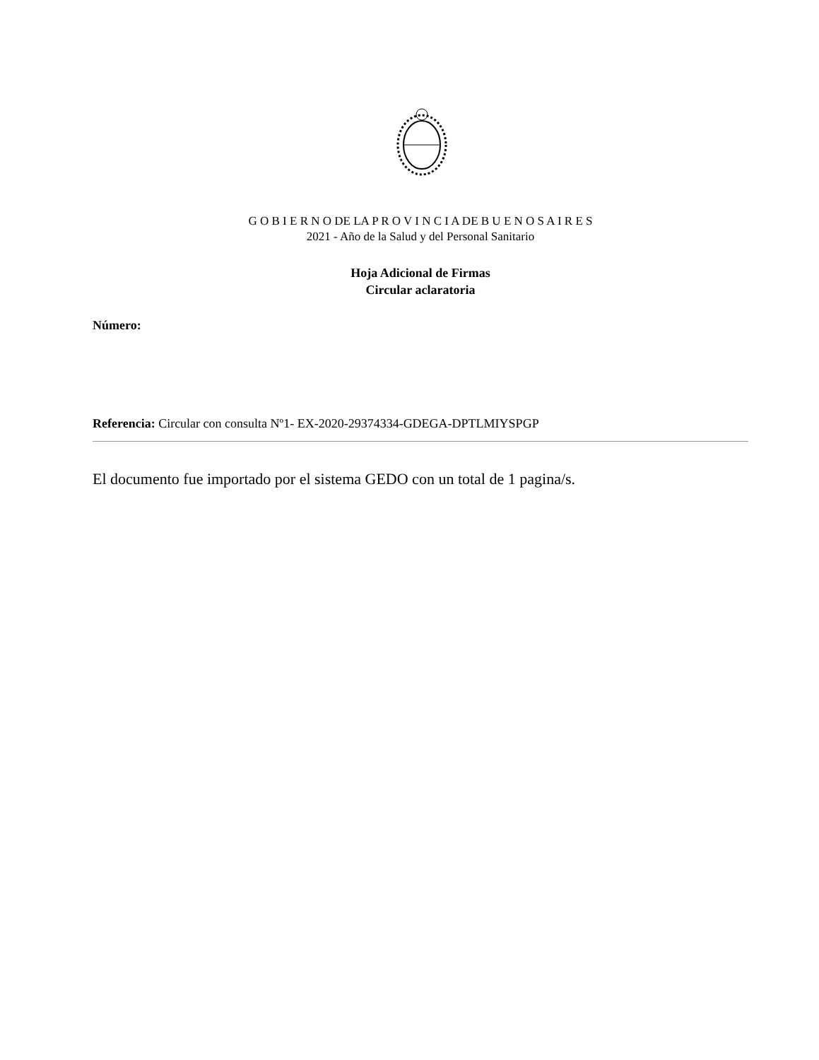G O B I E R N O DE LA P R O V I N C I A DE B U E N O S A I R E S
2021 - Año de la Salud y del Personal Sanitario
Hoja Adicional de Firmas
Circular aclaratoria
Número:
Referencia: Circular con consulta Nº1- EX-2020-29374334-GDEGA-DPTLMIYSPGP
El documento fue importado por el sistema GEDO con un total de 1 pagina/s.